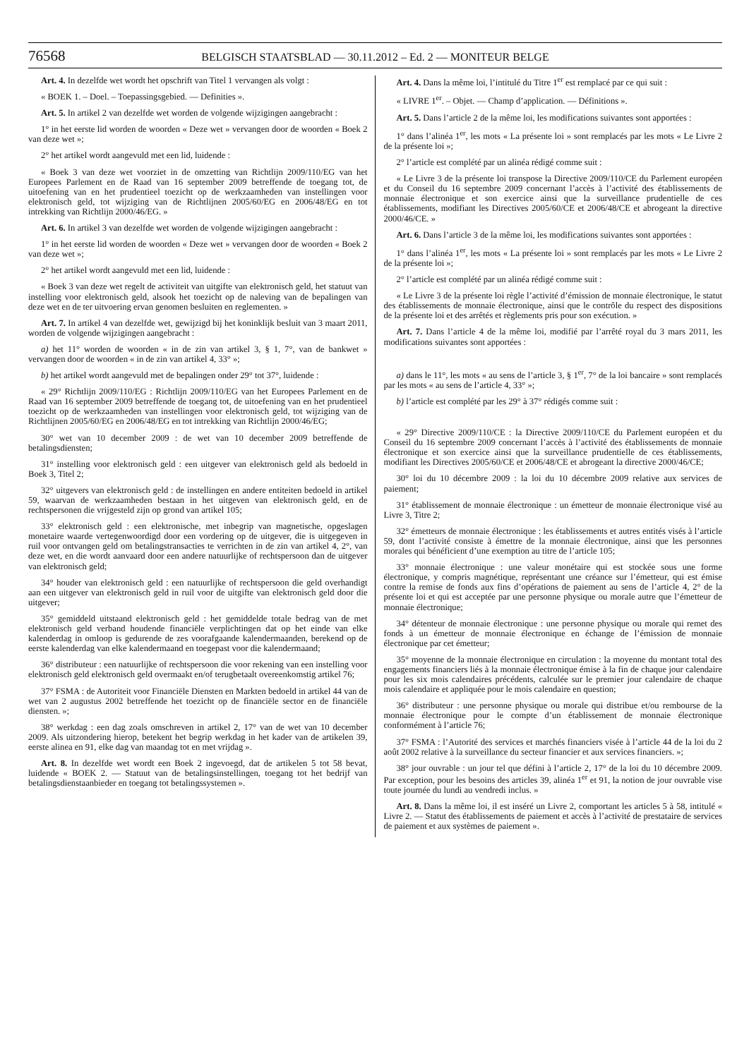76568 BELGISCH STAATSBLAD — 30.11.2012 – Ed. 2 — MONITEUR BELGE
Art. 4. In dezelfde wet wordt het opschrift van Titel 1 vervangen als volgt :
« BOEK 1. – Doel. – Toepassingsgebied. — Definities ».
Art. 5. In artikel 2 van dezelfde wet worden de volgende wijzigingen aangebracht :
1° in het eerste lid worden de woorden « Deze wet » vervangen door de woorden « Boek 2 van deze wet »;
2° het artikel wordt aangevuld met een lid, luidende :
« Boek 3 van deze wet voorziet in de omzetting van Richtlijn 2009/110/EG van het Europees Parlement en de Raad van 16 september 2009 betreffende de toegang tot, de uitoefening van en het prudentieel toezicht op de werkzaamheden van instellingen voor elektronisch geld, tot wijziging van de Richtlijnen 2005/60/EG en 2006/48/EG en tot intrekking van Richtlijn 2000/46/EG. »
Art. 6. In artikel 3 van dezelfde wet worden de volgende wijzigingen aangebracht :
1° in het eerste lid worden de woorden « Deze wet » vervangen door de woorden « Boek 2 van deze wet »;
2° het artikel wordt aangevuld met een lid, luidende :
« Boek 3 van deze wet regelt de activiteit van uitgifte van elektronisch geld, het statuut van instelling voor elektronisch geld, alsook het toezicht op de naleving van de bepalingen van deze wet en de ter uitvoering ervan genomen besluiten en reglementen. »
Art. 7. In artikel 4 van dezelfde wet, gewijzigd bij het koninklijk besluit van 3 maart 2011, worden de volgende wijzigingen aangebracht :
a) het 11° worden de woorden « in de zin van artikel 3, § 1, 7°, van de bankwet » vervangen door de woorden « in de zin van artikel 4, 33° »;
b) het artikel wordt aangevuld met de bepalingen onder 29° tot 37°, luidende :
« 29° Richtlijn 2009/110/EG : Richtlijn 2009/110/EG van het Europees Parlement en de Raad van 16 september 2009 betreffende de toegang tot, de uitoefening van en het prudentieel toezicht op de werkzaamheden van instellingen voor elektronisch geld, tot wijziging van de Richtlijnen 2005/60/EG en 2006/48/EG en tot intrekking van Richtlijn 2000/46/EG;
30° wet van 10 december 2009 : de wet van 10 december 2009 betreffende de betalingsdiensten;
31° instelling voor elektronisch geld : een uitgever van elektronisch geld als bedoeld in Boek 3, Titel 2;
32° uitgevers van elektronisch geld : de instellingen en andere entiteiten bedoeld in artikel 59, waarvan de werkzaamheden bestaan in het uitgeven van elektronisch geld, en de rechtspersonen die vrijgesteld zijn op grond van artikel 105;
33° elektronisch geld : een elektronische, met inbegrip van magnetische, opgeslagen monetaire waarde vertegenwoordigd door een vordering op de uitgever, die is uitgegeven in ruil voor ontvangen geld om betalingstransacties te verrichten in de zin van artikel 4, 2°, van deze wet, en die wordt aanvaard door een andere natuurlijke of rechtspersoon dan de uitgever van elektronisch geld;
34° houder van elektronisch geld : een natuurlijke of rechtspersoon die geld overhandigt aan een uitgever van elektronisch geld in ruil voor de uitgifte van elektronisch geld door die uitgever;
35° gemiddeld uitstaand elektronisch geld : het gemiddelde totale bedrag van de met elektronisch geld verband houdende financiële verplichtingen dat op het einde van elke kalenderdag in omloop is gedurende de zes voorafgaande kalendermaanden, berekend op de eerste kalenderdag van elke kalendermaand en toegepast voor die kalendermaand;
36° distributeur : een natuurlijke of rechtspersoon die voor rekening van een instelling voor elektronisch geld elektronisch geld overmaakt en/of terugbetaalt overeenkomstig artikel 76;
37° FSMA : de Autoriteit voor Financiële Diensten en Markten bedoeld in artikel 44 van de wet van 2 augustus 2002 betreffende het toezicht op de financiële sector en de financiële diensten. »;
38° werkdag : een dag zoals omschreven in artikel 2, 17° van de wet van 10 december 2009. Als uitzondering hierop, betekent het begrip werkdag in het kader van de artikelen 39, eerste alinea en 91, elke dag van maandag tot en met vrijdag ».
Art. 8. In dezelfde wet wordt een Boek 2 ingevoegd, dat de artikelen 5 tot 58 bevat, luidende « BOEK 2. — Statuut van de betalingsinstellingen, toegang tot het bedrijf van betalingsdienstaanbieder en toegang tot betalingssystemen ».
Art. 4. Dans la même loi, l’intitulé du Titre 1<sup>er</sup> est remplacé par ce qui suit :
« LIVRE 1<sup>er</sup>. – Objet. — Champ d’application. — Définitions ».
Art. 5. Dans l’article 2 de la même loi, les modifications suivantes sont apportées :
1° dans l’alinéa 1<sup>er</sup>, les mots « La présente loi » sont remplacés par les mots « Le Livre 2 de la présente loi »;
2° l’article est complété par un alinéa rédigé comme suit :
« Le Livre 3 de la présente loi transpose la Directive 2009/110/CE du Parlement européen et du Conseil du 16 septembre 2009 concernant l’accès à l’activité des établissements de monnaie électronique et son exercice ainsi que la surveillance prudentielle de ces établissements, modifiant les Directives 2005/60/CE et 2006/48/CE et abrogeant la directive 2000/46/CE. »
Art. 6. Dans l’article 3 de la même loi, les modifications suivantes sont apportées :
1° dans l’alinéa 1<sup>er</sup>, les mots « La présente loi » sont remplacés par les mots « Le Livre 2 de la présente loi »;
2° l’article est complété par un alinéa rédigé comme suit :
« Le Livre 3 de la présente loi règle l’activité d’émission de monnaie électronique, le statut des établissements de monnaie électronique, ainsi que le contrôle du respect des dispositions de la présente loi et des arrêtés et règlements pris pour son exécution. »
Art. 7. Dans l’article 4 de la même loi, modifié par l’arrêté royal du 3 mars 2011, les modifications suivantes sont apportées :
a) dans le 11°, les mots « au sens de l’article 3, § 1<sup>er</sup>, 7° de la loi bancaire » sont remplacés par les mots « au sens de l’article 4, 33° »;
b) l’article est complété par les 29° à 37° rédigés comme suit :
« 29° Directive 2009/110/CE : la Directive 2009/110/CE du Parlement européen et du Conseil du 16 septembre 2009 concernant l’accès à l’activité des établissements de monnaie électronique et son exercice ainsi que la surveillance prudentielle de ces établissements, modifiant les Directives 2005/60/CE et 2006/48/CE et abrogeant la directive 2000/46/CE;
30° loi du 10 décembre 2009 : la loi du 10 décembre 2009 relative aux services de paiement;
31° établissement de monnaie électronique : un émetteur de monnaie électronique visé au Livre 3, Titre 2;
32° émetteurs de monnaie électronique : les établissements et autres entités visés à l’article 59, dont l’activité consiste à émettre de la monnaie électronique, ainsi que les personnes morales qui bénéficient d’une exemption au titre de l’article 105;
33° monnaie électronique : une valeur monétaire qui est stockée sous une forme électronique, y compris magnétique, représentant une créance sur l’émetteur, qui est émise contre la remise de fonds aux fins d’opérations de paiement au sens de l’article 4, 2° de la présente loi et qui est acceptée par une personne physique ou morale autre que l’émetteur de monnaie électronique;
34° détenteur de monnaie électronique : une personne physique ou morale qui remet des fonds à un émetteur de monnaie électronique en échange de l’émission de monnaie électronique par cet émetteur;
35° moyenne de la monnaie électronique en circulation : la moyenne du montant total des engagements financiers liés à la monnaie électronique émise à la fin de chaque jour calendaire pour les six mois calendaires précédents, calculée sur le premier jour calendaire de chaque mois calendaire et appliquée pour le mois calendaire en question;
36° distributeur : une personne physique ou morale qui distribue et/ou rembourse de la monnaie électronique pour le compte d’un établissement de monnaie électronique conformément à l’article 76;
37° FSMA : l’Autorité des services et marchés financiers visée à l’article 44 de la loi du 2 août 2002 relative à la surveillance du secteur financier et aux services financiers. »;
38° jour ouvrable : un jour tel que défini à l’article 2, 17° de la loi du 10 décembre 2009. Par exception, pour les besoins des articles 39, alinéa 1<sup>er</sup> et 91, la notion de jour ouvrable vise toute journée du lundi au vendredi inclus. »
Art. 8. Dans la même loi, il est inséré un Livre 2, comportant les articles 5 à 58, intitulé « Livre 2. — Statut des établissements de paiement et accès à l’activité de prestataire de services de paiement et aux systèmes de paiement ».